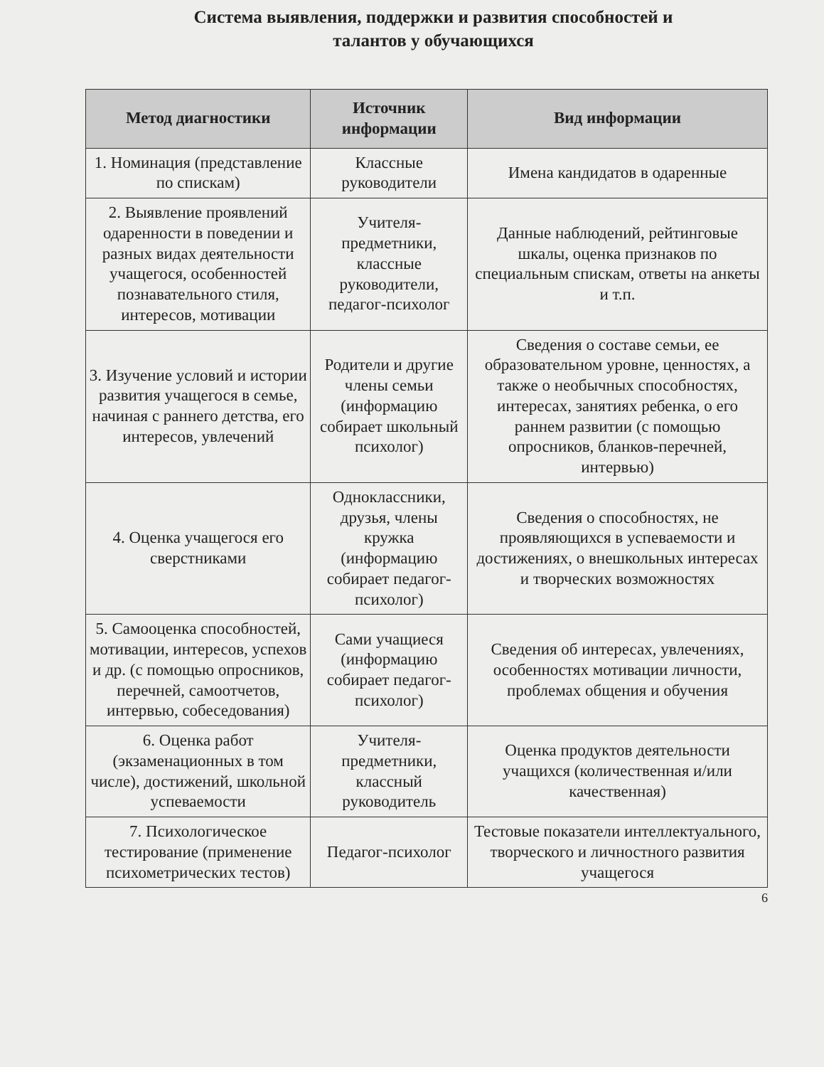Система выявления, поддержки и развития способностей и
талантов у обучающихся
| Метод диагностики | Источник информации | Вид информации |
| --- | --- | --- |
| 1. Номинация (представление по спискам) | Классные руководители | Имена кандидатов в одаренные |
| 2. Выявление проявлений одаренности в поведении и разных видах деятельности учащегося, особенностей познавательного стиля, интересов, мотивации | Учителя-предметники, классные руководители, педагог-психолог | Данные наблюдений, рейтинговые шкалы, оценка признаков по специальным спискам, ответы на анкеты и т.п. |
| 3. Изучение условий и истории развития учащегося в семье, начиная с раннего детства, его интересов, увлечений | Родители и другие члены семьи (информацию собирает школьный психолог) | Сведения о составе семьи, ее образовательном уровне, ценностях, а также о необычных способностях, интересах, занятиях ребенка, о его раннем развитии (с помощью опросников, бланков-перечней, интервью) |
| 4. Оценка учащегося его сверстниками | Одноклассники, друзья, члены кружка (информацию собирает педагог-психолог) | Сведения о способностях, не проявляющихся в успеваемости и достижениях, о внешкольных интересах и творческих возможностях |
| 5. Самооценка способностей, мотивации, интересов, успехов и др. (с помощью опросников, перечней, самоотчетов, интервью, собеседования) | Сами учащиеся (информацию собирает педагог-психолог) | Сведения об интересах, увлечениях, особенностях мотивации личности, проблемах общения и обучения |
| 6. Оценка работ (экзаменационных в том числе), достижений, школьной успеваемости | Учителя-предметники, классный руководитель | Оценка продуктов деятельности учащихся (количественная и/или качественная) |
| 7. Психологическое тестирование (применение психометрических тестов) | Педагог-психолог | Тестовые показатели интеллектуального, творческого и личностного развития учащегося |
6